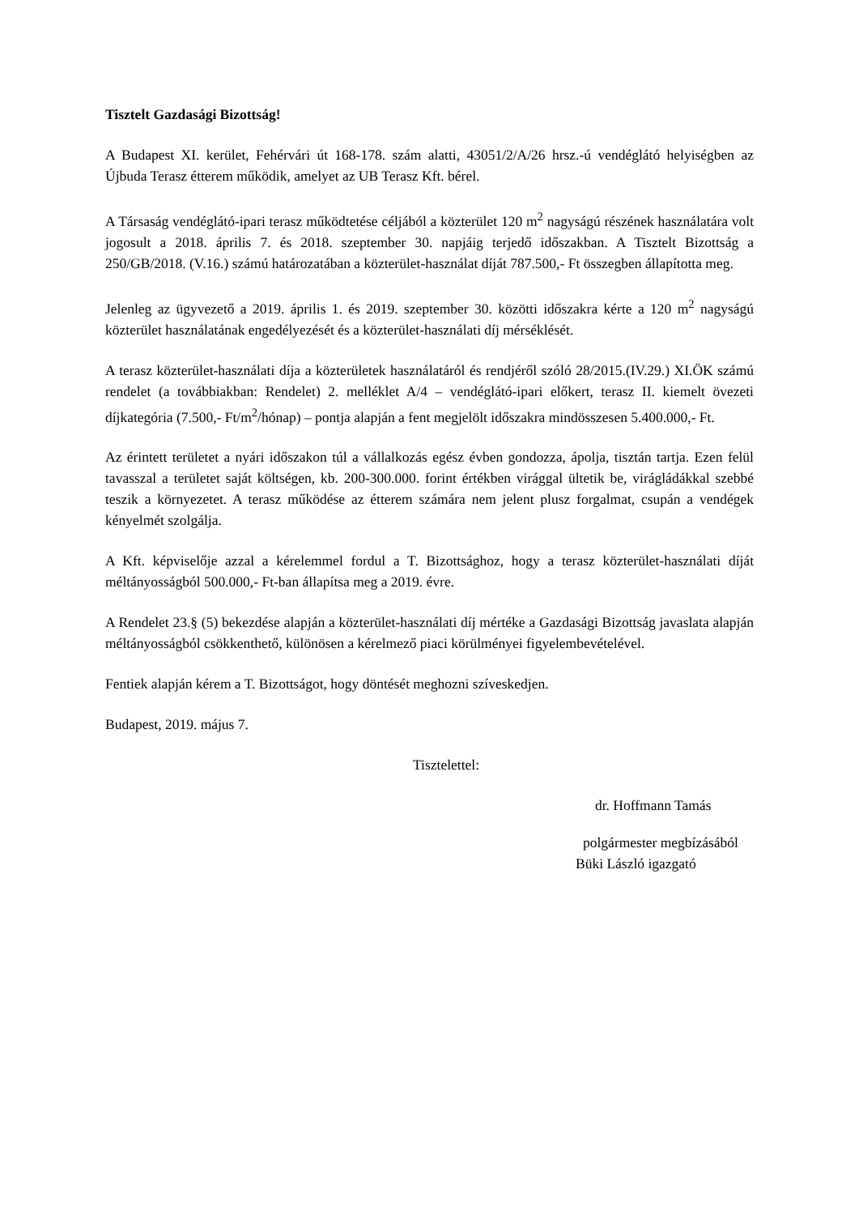Tisztelt Gazdasági Bizottság!
A Budapest XI. kerület, Fehérvári út 168-178. szám alatti, 43051/2/A/26 hrsz.-ú vendéglátó helyiségben az Újbuda Terasz étterem működik, amelyet az UB Terasz Kft. bérel.
A Társaság vendéglátó-ipari terasz működtetése céljából a közterület 120 m<sup>2</sup> nagyságú részének használatára volt jogosult a 2018. április 7. és 2018. szeptember 30. napjáig terjedő időszakban. A Tisztelt Bizottság a 250/GB/2018. (V.16.) számú határozatában a közterület-használat díját 787.500,- Ft összegben állapította meg.
Jelenleg az ügyvezető a 2019. április 1. és 2019. szeptember 30. közötti időszakra kérte a 120 m<sup>2</sup> nagyságú közterület használatának engedélyezését és a közterület-használati díj mérséklését.
A terasz közterület-használati díja a közterületek használatáról és rendjéről szóló 28/2015.(IV.29.) XI.ÖK számú rendelet (a továbbiakban: Rendelet) 2. melléklet A/4 – vendéglátó-ipari előkert, terasz II. kiemelt övezeti díjkategória (7.500,- Ft/m<sup>2</sup>/hónap) – pontja alapján a fent megjelölt időszakra mindösszesen 5.400.000,- Ft.
Az érintett területet a nyári időszakon túl a vállalkozás egész évben gondozza, ápolja, tisztán tartja. Ezen felül tavasszal a területet saját költségen, kb. 200-300.000. forint értékben virággal ültetik be, virágládákkal szebbé teszik a környezetet. A terasz működése az étterem számára nem jelent plusz forgalmat, csupán a vendégek kényelmét szolgálja.
A Kft. képviselője azzal a kérelemmel fordul a T. Bizottsághoz, hogy a terasz közterület-használati díját méltányosságból 500.000,- Ft-ban állapítsa meg a 2019. évre.
A Rendelet 23.§ (5) bekezdése alapján a közterület-használati díj mértéke a Gazdasági Bizottság javaslata alapján méltányosságból csökkenthető, különösen a kérelmező piaci körülményei figyelembevételével.
Fentiek alapján kérem a T. Bizottságot, hogy döntését meghozni szíveskedjen.
Budapest, 2019. május 7.
Tisztelettel:
dr. Hoffmann Tamás
polgármester megbízásából
Büki László igazgató